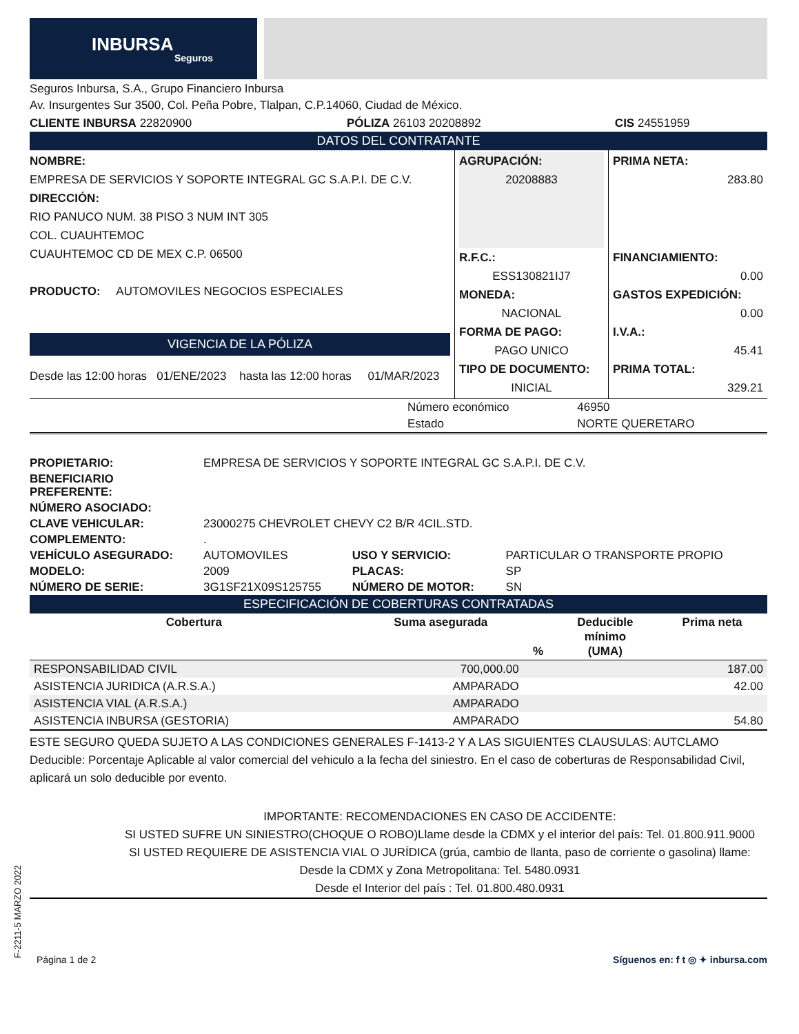INBURSA
Seguros
Seguros Inbursa, S.A., Grupo Financiero Inbursa
Av. Insurgentes Sur 3500, Col. Peña Pobre, Tlalpan, C.P.14060, Ciudad de México.
| CLIENTE INBURSA 22820900 | PÓLIZA 26103 20208892 | CIS 24551959 |
DATOS DEL CONTRATANTE
| NOMBRE: EMPRESA DE SERVICIOS Y SOPORTE INTEGRAL GC S.A.P.I. DE C.V. DIRECCIÓN: RIO PANUCO NUM. 38 PISO 3 NUM INT 305 COL. CUAUHTEMOC CUAUHTEMOC CD DE MEX C.P. 06500 PRODUCTO: AUTOMOVILES NEGOCIOS ESPECIALES VIGENCIA DE LA PÓLIZA Desde las 12:00 horas 01/ENE/2023 hasta las 12:00 horas 01/MAR/2023 | AGRUPACIÓN: 20208883 R.F.C.: ESS130821IJ7 MONEDA: NACIONAL FORMA DE PAGO: PAGO UNICO TIPO DE DOCUMENTO: INICIAL | PRIMA NETA: 283.80 FINANCIAMIENTO: 0.00 GASTOS EXPEDICIÓN: 0.00 I.V.A.: 45.41 PRIMA TOTAL: 329.21 |
| | Número económico | 46950 |
| | Estado | NORTE QUERETARO |
| PROPIETARIO: | EMPRESA DE SERVICIOS Y SOPORTE INTEGRAL GC S.A.P.I. DE C.V. | | |
| BENEFICIARIO PREFERENTE: | | | |
| NÚMERO ASOCIADO: | | | |
| CLAVE VEHICULAR: | 23000275 CHEVROLET CHEVY C2 B/R 4CIL.STD. | | |
| COMPLEMENTO: | . | | |
| VEHÍCULO ASEGURADO: | AUTOMOVILES | USO Y SERVICIO: | PARTICULAR O TRANSPORTE PROPIO |
| MODELO: | 2009 | PLACAS: | SP |
| NÚMERO DE SERIE: | 3G1SF21X09S125755 | NÚMERO DE MOTOR: | SN |
ESPECIFICACIÓN DE COBERTURAS CONTRATADAS
| Cobertura | Suma asegurada | % | Deducible mínimo (UMA) | Prima neta |
| --- | --- | --- | --- | --- |
| RESPONSABILIDAD CIVIL | 700,000.00 | | | 187.00 |
| ASISTENCIA JURIDICA (A.R.S.A.) | AMPARADO | | | 42.00 |
| ASISTENCIA VIAL (A.R.S.A.) | AMPARADO | | | |
| ASISTENCIA INBURSA (GESTORIA) | AMPARADO | | | 54.80 |
ESTE SEGURO QUEDA SUJETO A LAS CONDICIONES GENERALES F-1413-2 Y A LAS SIGUIENTES CLAUSULAS: AUTCLAMO
Deducible: Porcentaje Aplicable al valor comercial del vehiculo a la fecha del siniestro. En el caso de coberturas de Responsabilidad Civil, aplicará un solo deducible por evento.
IMPORTANTE: RECOMENDACIONES EN CASO DE ACCIDENTE:
SI USTED SUFRE UN SINIESTRO(CHOQUE O ROBO)Llame desde la CDMX y el interior del país: Tel. 01.800.911.9000
SI USTED REQUIERE DE ASISTENCIA VIAL O JURÍDICA (grúa, cambio de llanta, paso de corriente o gasolina) llame:
Desde la CDMX y Zona Metropolitana: Tel. 5480.0931
Desde el Interior del país : Tel. 01.800.480.0931
Página 1 de 2 Síguenos en: f t ◎ ✦ inbursa.com
F-2211-5 MARZO 2022